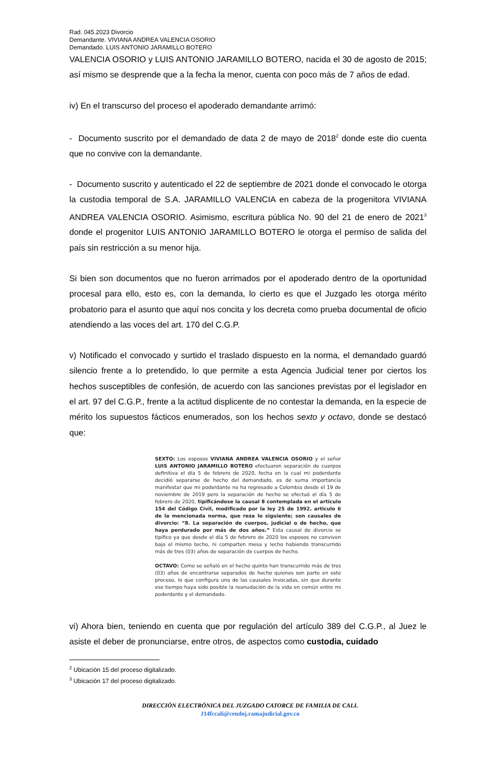Rad. 045.2023 Divorcio
Demandante. VIVIANA ANDREA VALENCIA OSORIO
Demandado. LUIS ANTONIO JARAMILLO BOTERO
VALENCIA OSORIO y LUIS ANTONIO JARAMILLO BOTERO, nacida el 30 de agosto de 2015; así mismo se desprende que a la fecha la menor, cuenta con poco más de 7 años de edad.
iv) En el transcurso del proceso el apoderado demandante arrimó:
- Documento suscrito por el demandado de data 2 de mayo de 2018<sup>2</sup> donde este dio cuenta que no convive con la demandante.
- Documento suscrito y autenticado el 22 de septiembre de 2021 donde el convocado le otorga la custodia temporal de S.A. JARAMILLO VALENCIA en cabeza de la progenitora VIVIANA ANDREA VALENCIA OSORIO. Asimismo, escritura pública No. 90 del 21 de enero de 2021<sup>3</sup> donde el progenitor LUIS ANTONIO JARAMILLO BOTERO le otorga el permiso de salida del país sin restricción a su menor hija.
Si bien son documentos que no fueron arrimados por el apoderado dentro de la oportunidad procesal para ello, esto es, con la demanda, lo cierto es que el Juzgado les otorga mérito probatorio para el asunto que aquí nos concita y los decreta como prueba documental de oficio atendiendo a las voces del art. 170 del C.G.P.
v) Notificado el convocado y surtido el traslado dispuesto en la norma, el demandado guardó silencio frente a lo pretendido, lo que permite a esta Agencia Judicial tener por ciertos los hechos susceptibles de confesión, de acuerdo con las sanciones previstas por el legislador en el art. 97 del C.G.P., frente a la actitud displicente de no contestar la demanda, en la especie de mérito los supuestos fácticos enumerados, son los hechos sexto y octavo, donde se destacó que:
SEXTO: Los esposos VIVIANA ANDREA VALENCIA OSORIO y el señor LUIS ANTONIO JARAMILLO BOTERO efectuaron separación de cuerpos definitiva el día 5 de febrero de 2020, fecha en la cual mi poderdante decidió separarse de hecho del demandado, es de suma importancia manifestar que mi poderdante no ha regresado a Colombia desde el 19 de noviembre de 2019 pero la separación de hecho se efectuó el día 5 de febrero de 2020, tipificándose la causal 8 contemplada en el artículo 154 del Código Civil, modificado por la ley 25 de 1992, articulo 6 de la mencionada norma, que reza lo siguiente; son causales de divorcio: “8. La separación de cuerpos, judicial o de hecho, que haya perdurado por más de dos años.” Esta causal de divorcio se tipifico ya que desde el día 5 de febrero de 2020 los esposos no conviven bajo el mismo techo, ni comparten mesa y lecho habiendo transcurrido más de tres (03) años de separación de cuerpos de hecho.
OCTAVO: Como se señaló en el hecho quinto han transcurrido más de tres (03) años de encontrarse separados de hecho quienes son parte en este proceso, lo que configura una de las causales invocadas, sin que durante ese tiempo haya sido posible la reanudación de la vida en común entre mi poderdante y el demandado.
vi) Ahora bien, teniendo en cuenta que por regulación del artículo 389 del C.G.P., al Juez le asiste el deber de pronunciarse, entre otros, de aspectos como custodia, cuidado
<sup>2</sup> Ubicación 15 del proceso digitalizado.
<sup>3</sup> Ubicación 17 del proceso digitalizado.
DIRECCIÓN ELECTRÓNICA DEL JUZGADO CATORCE DE FAMILIA DE CALI.
J14fccali@cendoj.ramajudicial.gov.co